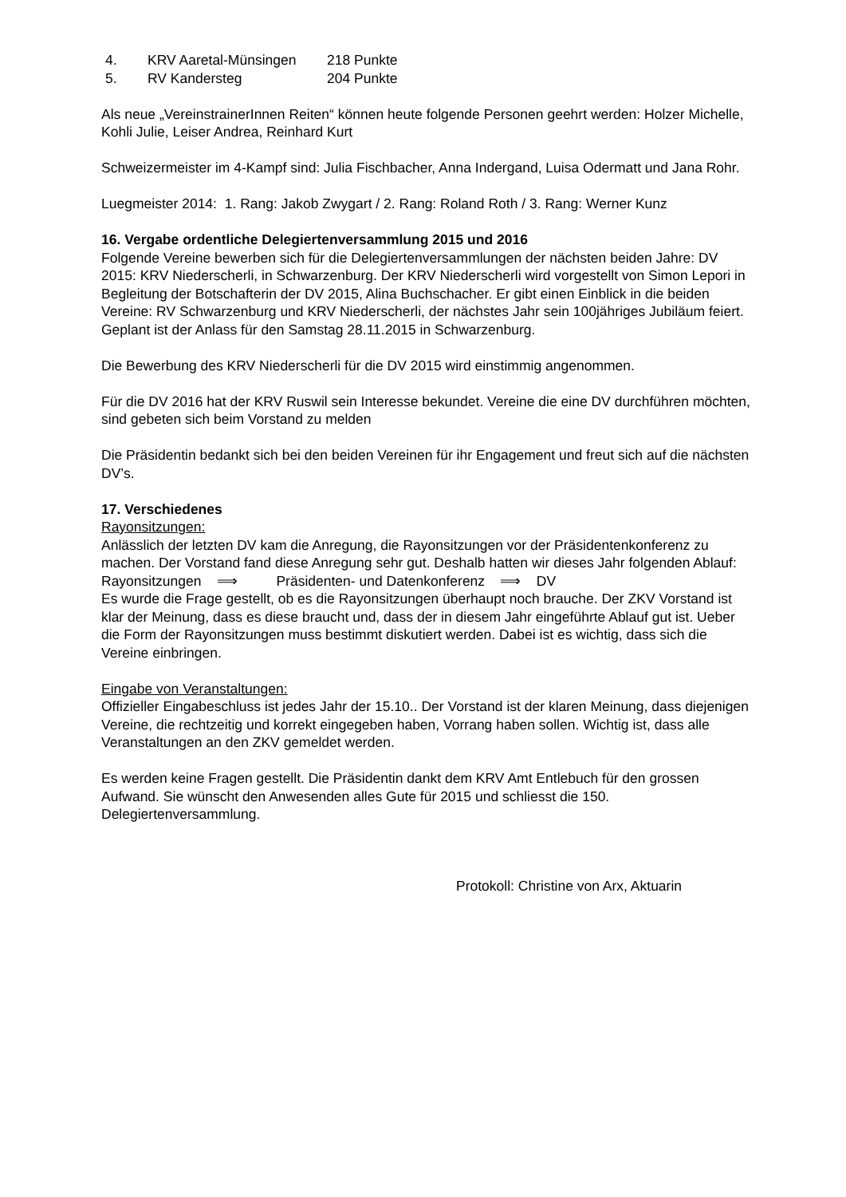| 4. | KRV Aaretal-Münsingen | 218 Punkte |
| 5. | RV Kandersteg | 204 Punkte |
Als neue „VereinstrainerInnen Reiten“ können heute folgende Personen geehrt werden: Holzer Michelle, Kohli Julie, Leiser Andrea, Reinhard Kurt
Schweizermeister im 4-Kampf sind: Julia Fischbacher, Anna Indergand, Luisa Odermatt und Jana Rohr.
Luegmeister 2014: 1. Rang: Jakob Zwygart / 2. Rang: Roland Roth / 3. Rang: Werner Kunz
16. Vergabe ordentliche Delegiertenversammlung 2015 und 2016
Folgende Vereine bewerben sich für die Delegiertenversammlungen der nächsten beiden Jahre: DV 2015: KRV Niederscherli, in Schwarzenburg. Der KRV Niederscherli wird vorgestellt von Simon Lepori in Begleitung der Botschafterin der DV 2015, Alina Buchschacher. Er gibt einen Einblick in die beiden Vereine: RV Schwarzenburg und KRV Niederscherli, der nächstes Jahr sein 100jähriges Jubiläum feiert. Geplant ist der Anlass für den Samstag 28.11.2015 in Schwarzenburg.
Die Bewerbung des KRV Niederscherli für die DV 2015 wird einstimmig angenommen.
Für die DV 2016 hat der KRV Ruswil sein Interesse bekundet. Vereine die eine DV durchführen möchten, sind gebeten sich beim Vorstand zu melden
Die Präsidentin bedankt sich bei den beiden Vereinen für ihr Engagement und freut sich auf die nächsten DV’s.
17. Verschiedenes
Rayonsitzungen:
Anlässlich der letzten DV kam die Anregung, die Rayonsitzungen vor der Präsidentenkonferenz zu machen. Der Vorstand fand diese Anregung sehr gut. Deshalb hatten wir dieses Jahr folgenden Ablauf:
Rayonsitzungen ⟹ Präsidenten- und Datenkonferenz ⟹ DV
Es wurde die Frage gestellt, ob es die Rayonsitzungen überhaupt noch brauche. Der ZKV Vorstand ist klar der Meinung, dass es diese braucht und, dass der in diesem Jahr eingeführte Ablauf gut ist. Ueber die Form der Rayonsitzungen muss bestimmt diskutiert werden. Dabei ist es wichtig, dass sich die Vereine einbringen.
Eingabe von Veranstaltungen:
Offizieller Eingabeschluss ist jedes Jahr der 15.10.. Der Vorstand ist der klaren Meinung, dass diejenigen Vereine, die rechtzeitig und korrekt eingegeben haben, Vorrang haben sollen. Wichtig ist, dass alle Veranstaltungen an den ZKV gemeldet werden.
Es werden keine Fragen gestellt. Die Präsidentin dankt dem KRV Amt Entlebuch für den grossen Aufwand. Sie wünscht den Anwesenden alles Gute für 2015 und schliesst die 150. Delegiertenversammlung.
Protokoll: Christine von Arx, Aktuarin